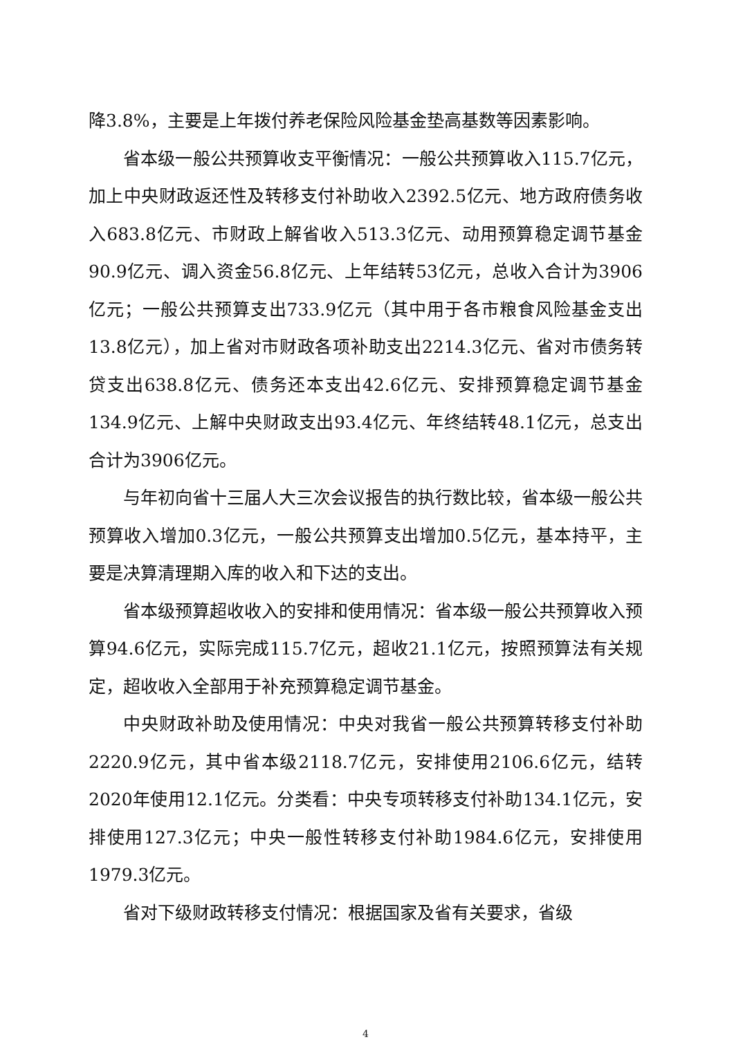降3.8%，主要是上年拨付养老保险风险基金垫高基数等因素影响。
省本级一般公共预算收支平衡情况：一般公共预算收入115.7亿元，加上中央财政返还性及转移支付补助收入2392.5亿元、地方政府债务收入683.8亿元、市财政上解省收入513.3亿元、动用预算稳定调节基金90.9亿元、调入资金56.8亿元、上年结转53亿元，总收入合计为3906亿元；一般公共预算支出733.9亿元（其中用于各市粮食风险基金支出13.8亿元），加上省对市财政各项补助支出2214.3亿元、省对市债务转贷支出638.8亿元、债务还本支出42.6亿元、安排预算稳定调节基金134.9亿元、上解中央财政支出93.4亿元、年终结转48.1亿元，总支出合计为3906亿元。
与年初向省十三届人大三次会议报告的执行数比较，省本级一般公共预算收入增加0.3亿元，一般公共预算支出增加0.5亿元，基本持平，主要是决算清理期入库的收入和下达的支出。
省本级预算超收收入的安排和使用情况：省本级一般公共预算收入预算94.6亿元，实际完成115.7亿元，超收21.1亿元，按照预算法有关规定，超收收入全部用于补充预算稳定调节基金。
中央财政补助及使用情况：中央对我省一般公共预算转移支付补助2220.9亿元，其中省本级2118.7亿元，安排使用2106.6亿元，结转2020年使用12.1亿元。分类看：中央专项转移支付补助134.1亿元，安排使用127.3亿元；中央一般性转移支付补助1984.6亿元，安排使用1979.3亿元。
省对下级财政转移支付情况：根据国家及省有关要求，省级
4